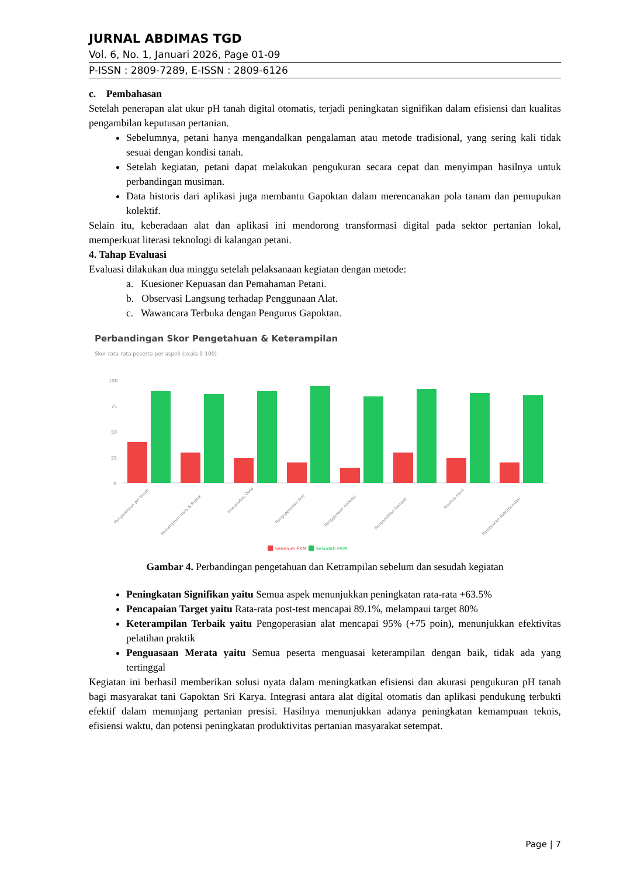JURNAL ABDIMAS TGD
Vol. 6, No. 1, Januari 2026, Page 01-09
P-ISSN : 2809-7289, E-ISSN : 2809-6126
c. Pembahasan
Setelah penerapan alat ukur pH tanah digital otomatis, terjadi peningkatan signifikan dalam efisiensi dan kualitas pengambilan keputusan pertanian.
Sebelumnya, petani hanya mengandalkan pengalaman atau metode tradisional, yang sering kali tidak sesuai dengan kondisi tanah.
Setelah kegiatan, petani dapat melakukan pengukuran secara cepat dan menyimpan hasilnya untuk perbandingan musiman.
Data historis dari aplikasi juga membantu Gapoktan dalam merencanakan pola tanam dan pemupukan kolektif.
Selain itu, keberadaan alat dan aplikasi ini mendorong transformasi digital pada sektor pertanian lokal, memperkuat literasi teknologi di kalangan petani.
4. Tahap Evaluasi
Evaluasi dilakukan dua minggu setelah pelaksanaan kegiatan dengan metode:
a. Kuesioner Kepuasan dan Pemahaman Petani.
b. Observasi Langsung terhadap Penggunaan Alat.
c. Wawancara Terbuka dengan Pengurus Gapoktan.
Perbandingan Skor Pengetahuan & Keterampilan
Skor rata-rata peserta per aspek (skala 0-100)
100
75
50
25
0
Pengetahuan pH Tanah
Pemahaman Hara & Pupuk
Interpretasi Data
Pengoperasian Alat
Penggunaan Aplikasi
Pengambilan Sampel
Analisis Hasil
Pembuatan Rekomendasi
Sebelum PKM
Sesudah PKM
Gambar 4. Perbandingan pengetahuan dan Ketrampilan sebelum dan sesudah kegiatan
Peningkatan Signifikan yaitu Semua aspek menunjukkan peningkatan rata-rata +63.5%
Pencapaian Target yaitu Rata-rata post-test mencapai 89.1%, melampaui target 80%
Keterampilan Terbaik yaitu Pengoperasian alat mencapai 95% (+75 poin), menunjukkan efektivitas pelatihan praktik
Penguasaan Merata yaitu Semua peserta menguasai keterampilan dengan baik, tidak ada yang tertinggal
Kegiatan ini berhasil memberikan solusi nyata dalam meningkatkan efisiensi dan akurasi pengukuran pH tanah bagi masyarakat tani Gapoktan Sri Karya. Integrasi antara alat digital otomatis dan aplikasi pendukung terbukti efektif dalam menunjang pertanian presisi. Hasilnya menunjukkan adanya peningkatan kemampuan teknis, efisiensi waktu, dan potensi peningkatan produktivitas pertanian masyarakat setempat.
Page | 7